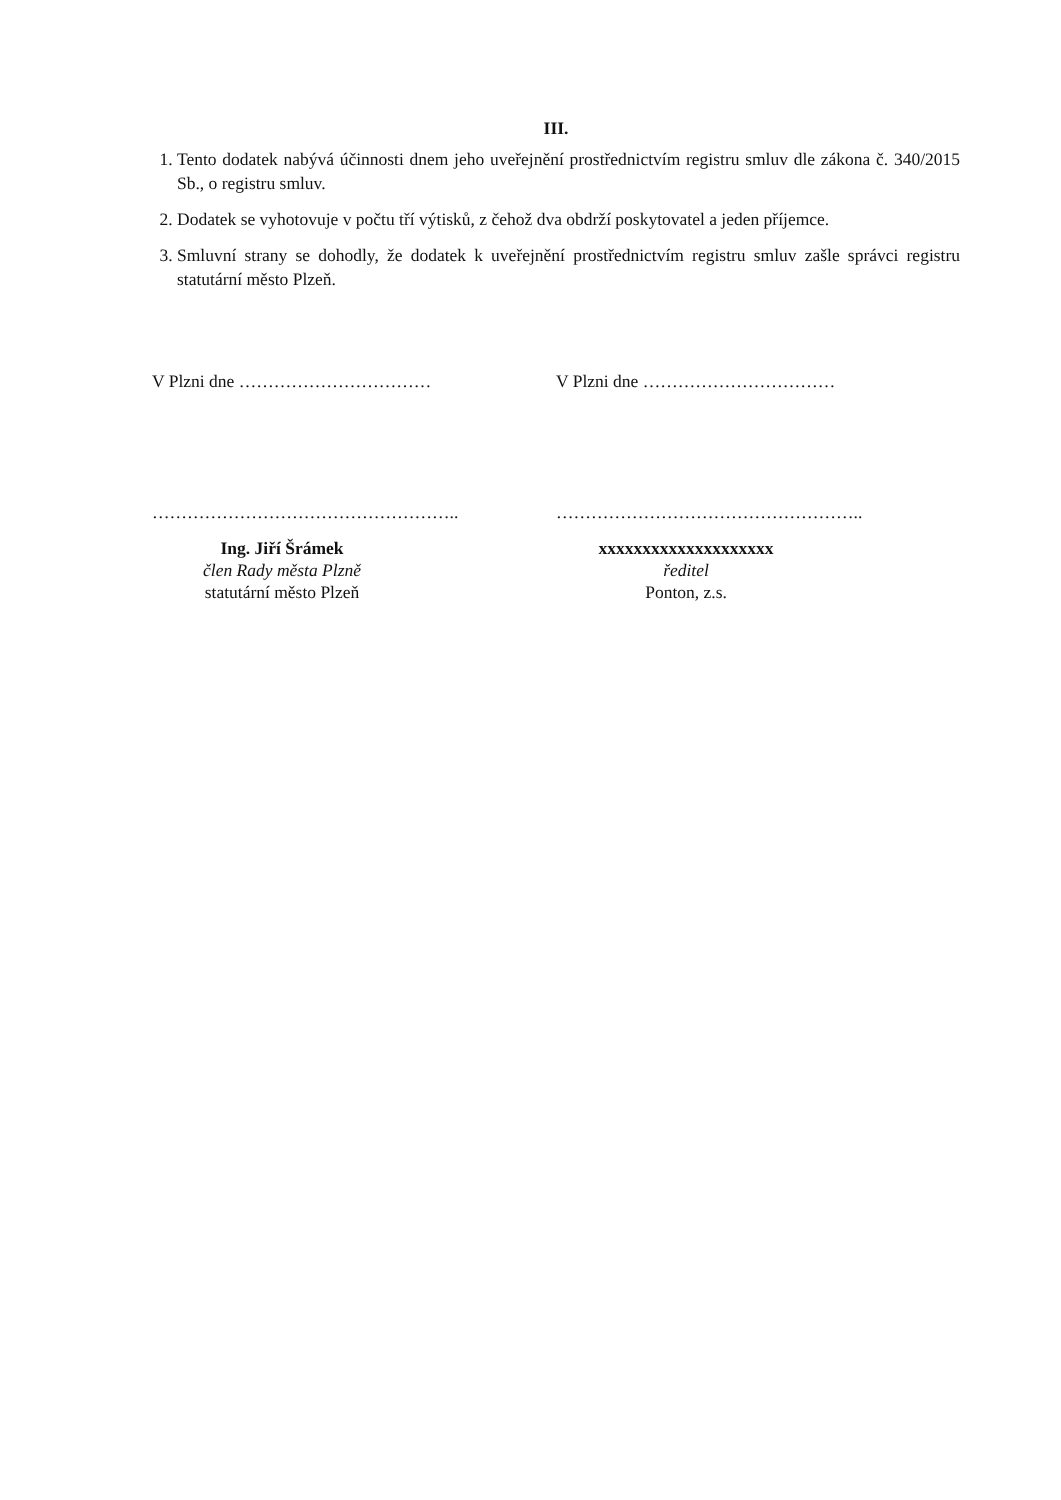III.
1. Tento dodatek nabývá účinnosti dnem jeho uveřejnění prostřednictvím registru smluv dle zákona č. 340/2015 Sb., o registru smluv.
2. Dodatek se vyhotovuje v počtu tří výtisků, z čehož dva obdrží poskytovatel a jeden příjemce.
3. Smluvní strany se dohodly, že dodatek k uveřejnění prostřednictvím registru smluv zašle správci registru statutární město Plzeň.
V Plzni dne …………………………… V Plzni dne ……………………………
……………………………………………..
Ing. Jiří Šrámek
člen Rady města Plzně
statutární město Plzeň
……………………………………………..
xxxxxxxxxxxxxxxxxxxx
ředitel
Ponton, z.s.